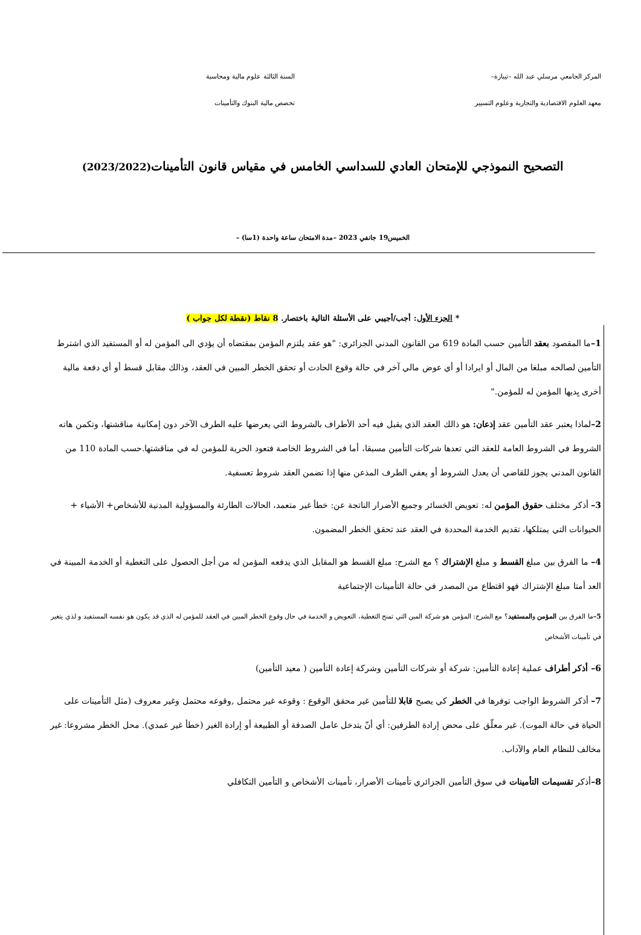المركز الجامعي مرسلي عبد الله –تيبازة–
معهد العلوم الاقتصادية والتجارية وعلوم التسيير
السنة الثالثة علوم مالية ومحاسبة
تخصص مالية البنوك والتأمينات
التصحيح النموذجي للإمتحان العادي للسداسي الخامس في مقياس قانون التأمينات(2023/2022)
الخميس19 جانفي 2023 –مدة الامتحان ساعة واحدة (1سا) –
* الجزء الأول: أجب/أجيبي على الأسئلة التالية باختصار. 8 نقاط (نقطة لكل جواب )
1–ما المقصود بعقد التأمين حسب المادة 619 من القانون المدني الجزائري: "هو عقد يلتزم المؤمن بمقتضاه أن يؤدي الى المؤمن له أو المستفيد الذي اشترط التأمين لصالحه مبلغا من المال أو ايرادا أو أي عوض مالي آخر في حالة وقوع الحادث أو تحقق الخطر المبين في العقد، وذالك مقابل قسط أو أي دفعة مالية أخرى يِديها المؤمن له للمؤمن."
2–لماذا يعتبر عقد التأمين عقد إذعان: هو ذالك العقد الذي يقبل فيه أحد الأطراف بالشروط التي يعرضها عليه الطرف الآخر دون إمكانية مناقشتها، وتكمن هاته الشروط في الشروط العامة للعقد التي تعدها شركات التأمين مسبقا، أما في الشروط الخاصة فتعود الحرية للمؤمن له في مناقشتها.حسب المادة 110 من القانون المدني يجوز للقاضي أن يعدل الشروط أو يعفي الطرف المذعن منها إذا تضمن العقد شروط تعسفية.
3– أذكر مختلف حقوق المؤمن له: تعويض الخسائر وجميع الأضرار الناتجة عن: خطأ غير متعمد، الحالات الطارئة والمسؤولية المدنية للأشخاص+ الأشياء + الحيوانات التي يمتلكها، تقديم الخدمة المحددة في العقد عند تحقق الخطر المضمون.
4– ما الفرق بين مبلغ القسط و مبلغ الإشتراك ؟ مع الشرح: مبلغ القسط هو المقابل الذي يدفعه المؤمن له من أجل الحصول على التغطية أو الخدمة المبينة في العد أمتا مبلغ الإشتراك فهو اقتطاع من المصدر في حالة التأمينات الإجتماعية
5–ما الفرق بين المؤمن والمستفيد؟ مع الشرح: المؤمن هو شركة المين التي تمنح التغطية، التعويض و الخدمة في حال وقوع الخطر المبين في العقد للمؤمن له الذي قد يكون هو نفسه المستفيد و لذي يتغير في تأمينات الأشخاص
6– أذكر أطراف عملية إعادة التأمين: شركة أو شركات التأمين وشركة إعادة التأمين ( معيد التأمين)
7– أذكر الشروط الواجب توفرها في الخطر كي يصبح قابلا للتأمين غير محقق الوقوع : وقوعه غير محتمل ,وقوعه محتمل وغير معروف (مثل التأمينات على الحياة في حالة الموت). غير معلّق على محض إرادة الطرفين: أي أنّ يتدخل عامل الصدفة أو الطبيعة أو إرادة الغير (خطأ غير عمدي). محل الخطر مشروعا: غير مخالف للنظام العام والآداب.
8–أذكر تقسيمات التأمينات في سوق التأمين الجزائري تأمينات الأضرار، تأمينات الأشخاص و التأمين التكافلي